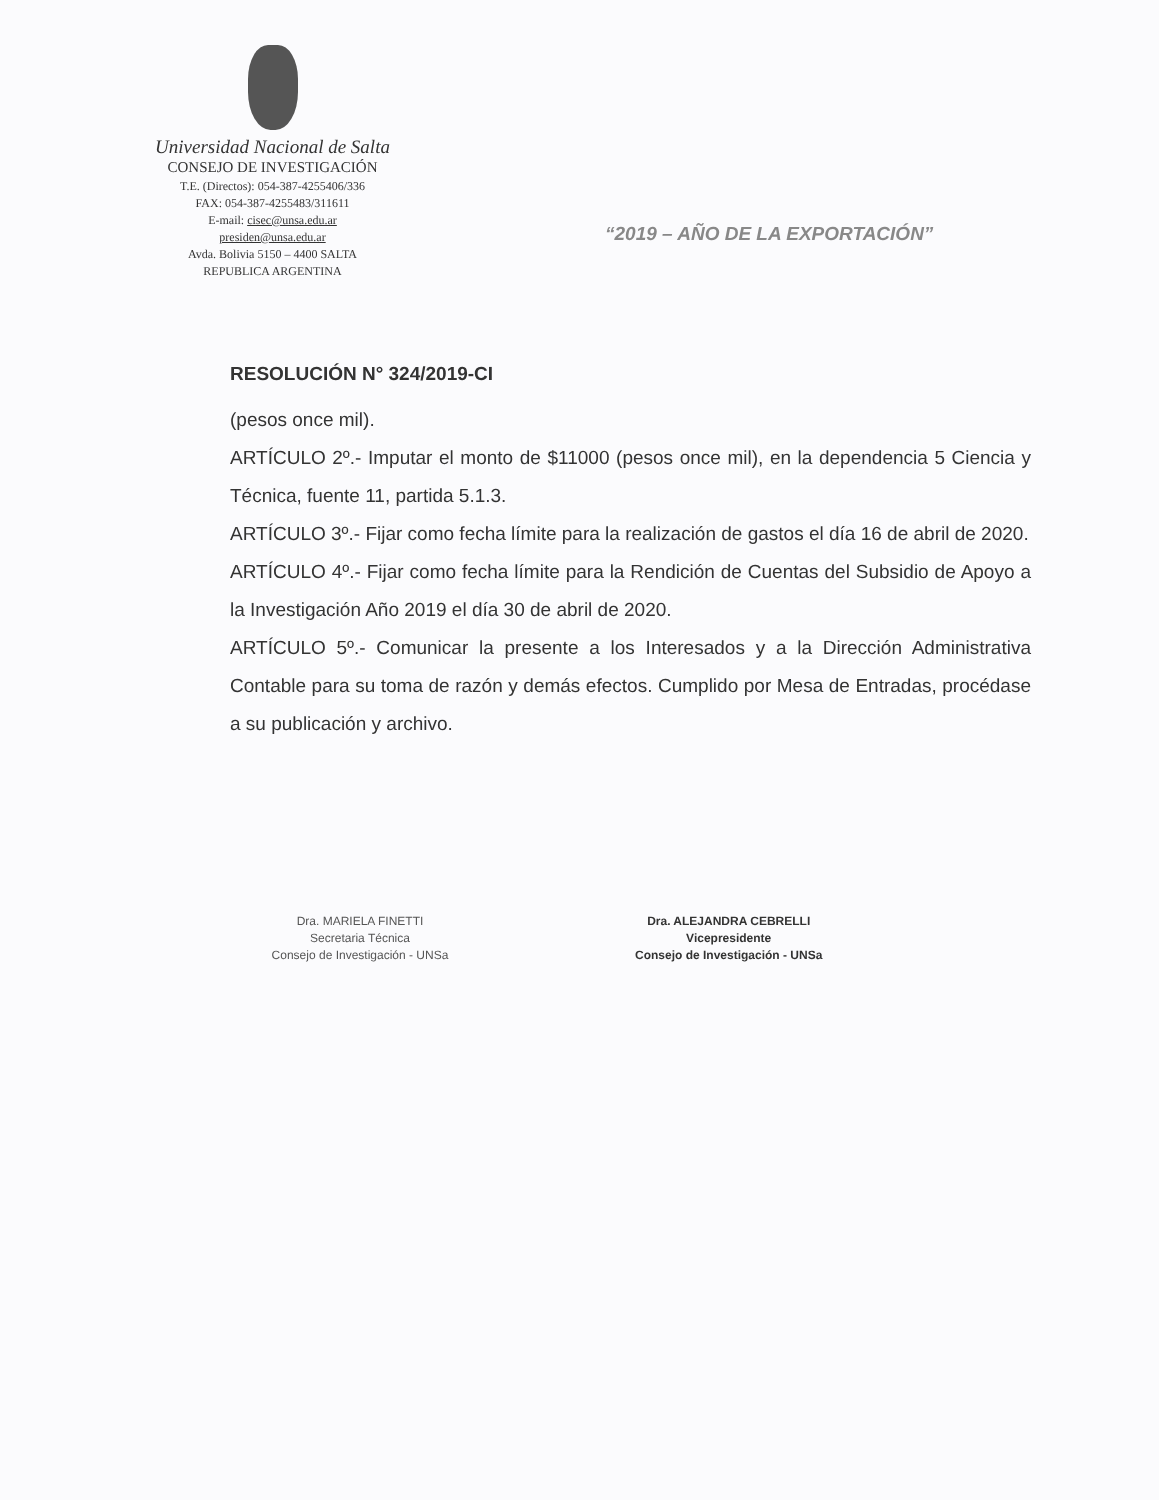Universidad Nacional de Salta
CONSEJO DE INVESTIGACIÓN
T.E. (Directos): 054-387-4255406/336
FAX: 054-387-4255483/311611
E-mail: cisec@unsa.edu.ar
presiden@unsa.edu.ar
Avda. Bolivia 5150 – 4400 SALTA
REPUBLICA ARGENTINA
“2019 – AÑO DE LA EXPORTACIÓN”
RESOLUCIÓN N° 324/2019-CI
(pesos once mil).
ARTÍCULO 2º.- Imputar el monto de $11000 (pesos once mil), en la dependencia 5 Ciencia y Técnica, fuente 11, partida 5.1.3.
ARTÍCULO 3º.- Fijar como fecha límite para la realización de gastos el día 16 de abril de 2020.
ARTÍCULO 4º.- Fijar como fecha límite para la Rendición de Cuentas del Subsidio de Apoyo a la Investigación Año 2019 el día 30 de abril de 2020.
ARTÍCULO 5º.- Comunicar la presente a los Interesados y a la Dirección Administrativa Contable para su toma de razón y demás efectos. Cumplido por Mesa de Entradas, procédase a su publicación y archivo.
Dra. MARIELA FINETTI
Secretaria Técnica
Consejo de Investigación - UNSa
Dra. ALEJANDRA CEBRELLI
Vicepresidente
Consejo de Investigación - UNSa